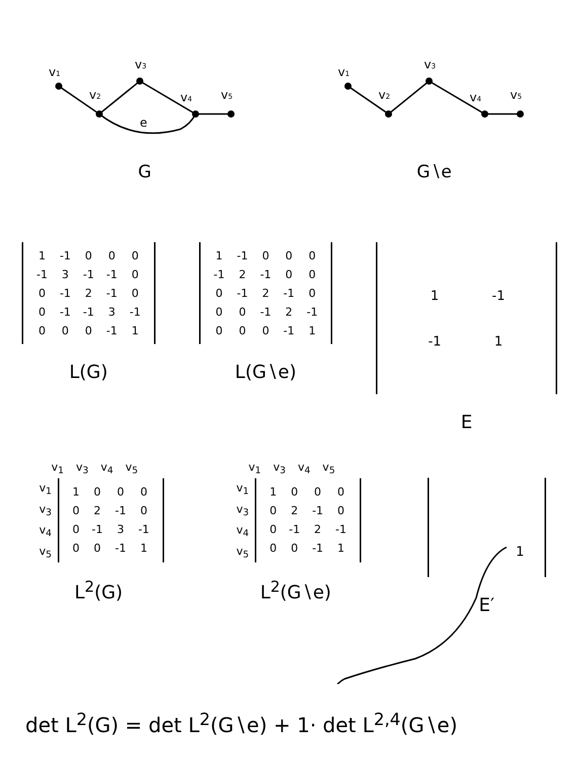v1
v2
v3
v4
v5
e
G
v1
v2
v3
v4
v5
G∖e
| 1 | -1 | 0 | 0 | 0 |
| -1 | 3 | -1 | -1 | 0 |
| 0 | -1 | 2 | -1 | 0 |
| 0 | -1 | -1 | 3 | -1 |
| 0 | 0 | 0 | -1 | 1 |
L(G)
| 1 | -1 | 0 | 0 | 0 |
| -1 | 2 | -1 | 0 | 0 |
| 0 | -1 | 2 | -1 | 0 |
| 0 | 0 | -1 | 2 | -1 |
| 0 | 0 | 0 | -1 | 1 |
L(G∖e)
| 1 | -1 |
| -1 | 1 |
E
| | v<sub>1</sub> | v<sub>3</sub> | v<sub>4</sub> | v<sub>5</sub> |
| v<sub>1</sub> |
| v<sub>3</sub> |
| v<sub>4</sub> |
| v<sub>5</sub> |
| 1 | 0 | 0 | 0 |
| 0 | 2 | -1 | 0 |
| 0 | -1 | 3 | -1 |
| 0 | 0 | -1 | 1 |
L<sup>2</sup>(G)
| | v<sub>1</sub> | v<sub>3</sub> | v<sub>4</sub> | v<sub>5</sub> |
| v<sub>1</sub> |
| v<sub>3</sub> |
| v<sub>4</sub> |
| v<sub>5</sub> |
| 1 | 0 | 0 | 0 |
| 0 | 2 | -1 | 0 |
| 0 | -1 | 2 | -1 |
| 0 | 0 | -1 | 1 |
L<sup>2</sup>(G∖e)
1
E′
det L<sup>2</sup>(G) = det L<sup>2</sup>(G∖e) + 1· det L<sup>2,4</sup>(G∖e)